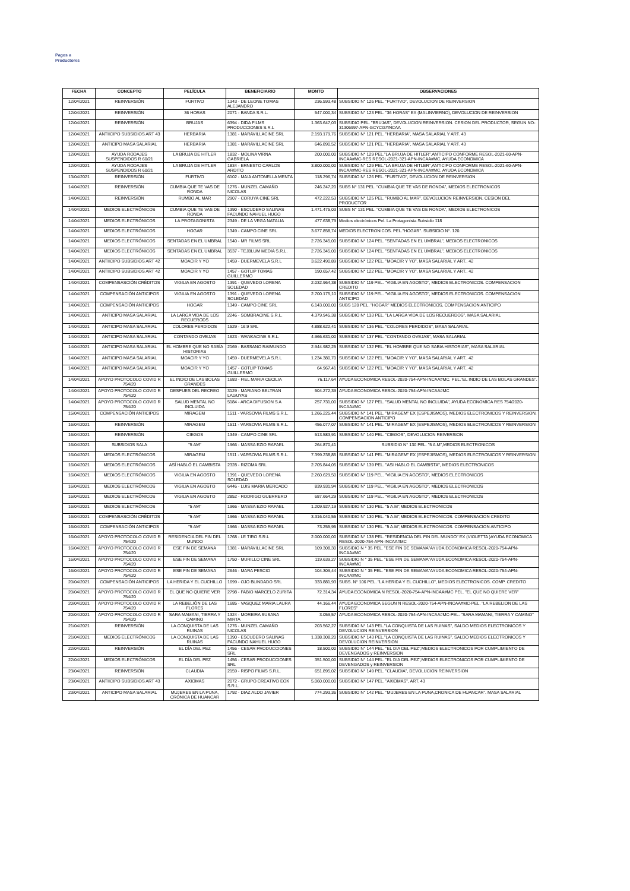Pagos a
Productores
| FECHA | CONCEPTO | PELÍCULA | BENEFICIARIO | MONTO | OBSERVACIONES |
| --- | --- | --- | --- | --- | --- |
| 12/04/2021 | REINVERSIÓN | FURTIVO | 1343 - DE LEONE TOMAS ALEJANDRO | 236.593,48 | SUBSIDIO N° 126 PEL. "FURTIVO", DEVOLUCION DE REINVERSION |
| 12/04/2021 | REINVERSIÓN | 36 HORAS | 2071 - BANDA S.R.L. | 547.000,34 | SUBSIDIO N° 123 PEL. "36 HORAS" EX (MALINVIERNO), DEVOLUCION DE REINVERSION |
| 12/04/2021 | REINVERSIÓN | BRUJAS | 6394 - DIDA FILMS PRODUCCIONES S.R.L | 1.363.647,03 | SUBSIDIO PEL. "BRUJAS", DEVOLUCION REINVERSION. CESION DEL PRODUCTOR, SEGUN NO-31306997-APN-GCYCG#INCAA |
| 12/04/2021 | ANTIICIPO SUBSIDIOS ART 43 | HERBARIA | 1381 - MARAVILLACINE SRL | 2.193.179,76 | SUBSIDIO N° 121 PEL. "HERBARIA", MASA SALARIAL Y ART. 43 |
| 12/04/2021 | ANTICIPO MASA SALARIAL | HERBARIA | 1381 - MARAVILLACINE SRL | 646.890,52 | SUBSIDIO N° 121 PEL. "HERBARIA", MASA SALARIAL Y ART. 43 |
| 12/04/2021 | AYUDA RODAJES SUSPENDIDOS R 60/21 | LA BRUJA DE HITLER | 1832 - MOLINA VIRNA GABRIELA | 200.000,00 | SUBSIDIO N° 129 PEL."LA BRUJA DE HITLER",ANTICIPO CONFORME RESOL-2021-60-APN-INCAA#MC-RES RESOL-2021-321-APN-INCAA#MC, AYUDA ECONOMICA |
| 12/04/2021 | AYUDA RODAJES SUSPENDIDOS R 60/21 | LA BRUJA DE HITLER | 1834 - ERNESTO CARLOS ARDITO | 3.800.000,00 | SUBSIDIO N° 129 PEL."LA BRUJA DE HITLER",ANTICIPO CONFORME RESOL-2021-60-APN-INCAA#MC-RES RESOL-2021-321-APN-INCAA#MC, AYUDA ECONOMICA |
| 13/04/2021 | REINVERSIÓN | FURTIVO | 6102 - MAIA ANTONELLA MENTA | 118.296,74 | SUBSIDIO N° 126 PEL. "FURTIVO", DEVOLUCION DE REINVERSION |
| 14/04/2021 | REINVERSIÓN | CUMBIA QUE TE VAS DE RONDA | 1276 - MUNZEL CAMAÑO NICOLAS | 246.247,20 | SUBS N° 131 PEL. "CUMBIA QUE TE VAS DE RONDA", MEDIOS ELECTRONICOS |
| 14/04/2021 | REINVERSIÓN | RUMBO AL MAR | 2907 - CORUYA CINE SRL | 472.222,53 | SUBSIDIO N° 125 PEL. "RUMBO AL MAR", DEVOLUCION REINVERSION, CESION DEL PRODUCTOR |
| 14/04/2021 | MEDIOS ELECTRÓNICOS | CUMBIA QUE TE VAS DE RONDA | 1390 - ESCUDERO SALINAS FACUNDO NAHUEL HUGO | 1.471.475,03 | SUBS N° 131 PEL. "CUMBIA QUE TE VAS DE RONDA", MEDIOS ELECTRONICOS |
| 14/04/2021 | MEDIOS ELECTRÓNICOS | LA PROTAGONISTA | 2349 - DE LA VEGA NATALIA | 477.638,79 | Medios electrónicos Pel. La Protagonista Subsidio 118 |
| 14/04/2021 | MEDIOS ELECTRÓNICOS | HOGAR | 1349 - CAMPO CINE SRL | 3.677.858,74 | MEDIOS ELECTRONICOS. PEL."HOGAR". SUBSIDIO N°. 120. |
| 14/04/2021 | MEDIOS ELECTRÓNICOS | SENTADAS EN EL UMBRAL | 1540 - MR FILMS SRL | 2.726.345,00 | SUBSIDIO N° 124 PEL. "SENTADAS EN EL UMBRAL", MEDIOS ELECTRONICOS |
| 14/04/2021 | MEDIOS ELECTRÓNICOS | SENTADAS EN EL UMBRAL | 3537 - TEJBLUM MEDIA S.R.L. | 2.726.345,00 | SUBSIDIO N° 124 PEL. "SENTADAS EN EL UMBRAL", MEDIOS ELECTRONICOS |
| 14/04/2021 | ANTIICIPO SUBSIDIOS ART 42 | MOACIR Y YO | 1459 - DUERMEVELA S.R.L | 3.622.490,89 | SUBSIDIO N° 122 PEL. "MOACIR Y YO", MASA SALARIAL Y ART.. 42 |
| 14/04/2021 | ANTIICIPO SUBSIDIOS ART 42 | MOACIR Y YO | 1457 - GOTLIP TOMAS GUILLERMO | 190.657,42 | SUBSIDIO N° 122 PEL. "MOACIR Y YO", MASA SALARIAL Y ART.. 42 |
| 14/04/2021 | COMPENSASCIÓN CRÉDITOS | VIGILIA EN AGOSTO | 1391 - QUEVEDO LORENA SOLEDAD | 2.032.964,38 | SUBSIDIO N° 119 PEL. "VIGILIA EN AGOSTO", MEDIOS ELECTRONICOS. COMPENSACION CREDITO |
| 14/04/2021 | COMPENSACIÓN ANTICIPOS | VIGILIA EN AGOSTO | 1391 - QUEVEDO LORENA SOLEDAD | 2.700.175,10 | SUBSIDIO N° 119 PEL. "VIGILIA EN AGOSTO", MEDIOS ELECTRONICOS. COMPENSACION ANTICIPO |
| 14/04/2021 | COMPENSACIÓN ANTICIPOS | HOGAR | 1349 - CAMPO CINE SRL | 6.143.000,00 | SUBS 120 PEL. "HOGAR" MEDIOS ELECTRONICOS, COMPENSACION ANTICIPO |
| 14/04/2021 | ANTICIPO MASA SALARIAL | LA LARGA VIDA DE LOS RECUERODS | 2246 - SOMBRACINE S.R.L. | 4.379.945,38 | SUBSIDIO N° 133 PEL. "LA LARGA VIDA DE LOS RECUERDOS", MASA SALARIAL |
| 14/04/2021 | ANTICIPO MASA SALARIAL | COLORES PERDIDOS | 1529 - 16:9 SRL | 4.888.622,41 | SUBSIDIO N° 136 PEL. "COLORES PERDIDOS", MASA SALARIAL |
| 14/04/2021 | ANTICIPO MASA SALARIAL | CONTANDO OVEJAS | 1623 - WANKACINE S.R.L. | 4.966.631,00 | SUBSIDIO N° 137 PEL. "CONTANDO OVEJAS", MASA SALARIAL |
| 14/04/2021 | ANTICIPO MASA SALARIAL | EL HOMBRE QUE NO SABÍA HISTORIAS | 2169 - BASSANO RAIMUNDO | 2.944.982,25 | SUBSIDIO N° 132 PEL. "EL HOMBRE QUE NO SABIA HISTORIAS", MASA SALARIAL |
| 14/04/2021 | ANTICIPO MASA SALARIAL | MOACIR Y YO | 1459 - DUERMEVELA S.R.L | 1.234.380,70 | SUBSIDIO N° 122 PEL. "MOACIR Y YO", MASA SALARIAL Y ART.. 42 |
| 14/04/2021 | ANTICIPO MASA SALARIAL | MOACIR Y YO | 1457 - GOTLIP TOMAS GUILLERMO | 64.967,41 | SUBSIDIO N° 122 PEL. "MOACIR Y YO", MASA SALARIAL Y ART.. 42 |
| 14/04/2021 | APOYO PROTOCOLO COVID R 754/20 | EL INDIO DE LAS BOLAS GRANDES | 1683 - FIEL MARIA CECILIA | 76.117,64 | AYUDA ECONOMICA RESOL-2020-754-APN-INCAA#MC. PEL."EL INDIO DE LAS BOLAS GRANDES". |
| 14/04/2021 | APOYO PROTOCOLO COVID R 754/20 | DESPUES DEL RECREO | 3129 - MARIANO BELTRAN LAGUYAS | 504.272,39 | AYUDA ECONOMICA RESOL-2020-754-APN-INCAA#MC |
| 14/04/2021 | APOYO PROTOCOLO COVID R 754/20 | SALUD MENTAL NO INCLUIDA | 5184 - ARCA DIFUSION S A | 257.731,00 | SUBSIDIO N° 127 PEL. "SALUD MENTAL NO INCLUIDA", AYUDA ECONOMICA RES 754/2020-INCAA#MC |
| 15/04/2021 | COMPENSACIÓN ANTICIPOS | MIRAGEM | 1511 - VARSOVIA FILMS S.R.L. | 1.266.225,44 | SUBSIDIO N° 141 PEL. "MIRAGEM" EX (ESPEJISMOS), MEDIOS ELECTRONICOS Y REINVERSION. COMPENSACION ANTICIPO |
| 16/04/2021 | REINVERSIÓN | MIRAGEM | 1511 - VARSOVIA FILMS S.R.L. | 456.077,07 | SUBSIDIO N° 141 PEL. "MIRAGEM" EX (ESPEJISMOS), MEDIOS ELECTRONICOS Y REINVERSION |
| 16/04/2021 | REINVERSIÓN | CIEGOS | 1349 - CAMPO CINE SRL | 513.583,91 | SUBSIDIO N° 140 PEL. "CIEGOS", DEVOLUCION REIVERSION |
| 16/04/2021 | SUBSIDIOS SALA | "5 AM" | 1966 - MASSA EZIO RAFAEL | 264.870,41 | SUBSIDIO N° 130 PEL. "5 A.M",MEDIOS ELECTRONICOS |
| 16/04/2021 | MEDIOS ELECTRÓNICOS | MIRAGEM | 1511 - VARSOVIA FILMS S.R.L. | 7.399.238,85 | SUBSIDIO N° 141 PEL. "MIRAGEM" EX (ESPEJISMOS), MEDIOS ELECTRONICOS Y REINVERSION |
| 16/04/2021 | MEDIOS ELECTRÓNICOS | ASÍ HABLÓ EL CAMBISTA | 2328 - RIZOMA SRL | 2.705.844,05 | SUBSIDIO N° 139 PEL. "ASI HABLO EL CAMBISTA", MEDIOS ELECTRONICOS |
| 16/04/2021 | MEDIOS ELECTRÓNICOS | VIGILIA EN AGOSTO | 1391 - QUEVEDO LORENA SOLEDAD | 2.260.629,50 | SUBSIDIO N° 119 PEL. "VIGILIA EN AGOSTO", MEDIOS ELECTRONICOS |
| 16/04/2021 | MEDIOS ELECTRÓNICOS | VIGILIA EN AGOSTO | 6446 - LUIS MARIA MERCADO | 839.931,94 | SUBSIDIO N° 119 PEL. "VIGILIA EN AGOSTO", MEDIOS ELECTRONICOS |
| 16/04/2021 | MEDIOS ELECTRÓNICOS | VIGILIA EN AGOSTO | 2852 - RODRIGO GUERRERO | 687.664,29 | SUBSIDIO N° 119 PEL. "VIGILIA EN AGOSTO", MEDIOS ELECTRONICOS |
| 16/04/2021 | MEDIOS ELECTRÓNICOS | "5 AM" | 1966 - MASSA EZIO RAFAEL | 1.209.927,19 | SUBSIDIO N° 130 PEL. "5 A.M",MEDIOS ELECTRONICOS |
| 16/04/2021 | COMPENSASCIÓN CRÉDITOS | "5 AM" | 1966 - MASSA EZIO RAFAEL | 3.316.040,55 | SUBSIDIO N° 130 PEL. "5 A.M",MEDIOS ELECTRONICOS. COMPENSACION CREDITO |
| 16/04/2021 | COMPENSACIÓN ANTICIPOS | "5 AM" | 1966 - MASSA EZIO RAFAEL | 73.255,95 | SUBSIDIO N° 130 PEL. "5 A.M",MEDIOS ELECTRONICOS. COMPENSACION ANTICIPO |
| 16/04/2021 | APOYO PROTOCOLO COVID R 754/20 | RESIDENCIA DEL FIN DEL MUNDO | 1768 - LE TIRO S.R.L | 2.000.000,00 | SUBSIDIO N° 138 PEL. "RESIDENCIA DEL FIN DEL MUNDO" EX (VIOLETTA )AYUDA ECONOMICA RESOL-2020-754-APN-INCAA#MC |
| 16/04/2021 | APOYO PROTOCOLO COVID R 754/20 | ESE FIN DE SEMANA | 1381 - MARAVILLACINE SRL | 109.308,30 | SUBSIDIO N ° 35 PEL. "ESE FIN DE SEMANA"AYUDA ECONOMICA RESOL-2020-754-APN-INCAA#MC |
| 16/04/2021 | APOYO PROTOCOLO COVID R 754/20 | ESE FIN DE SEMANA | 1750 - MURILLO CINE SRL | 119.639,27 | SUBSIDIO N ° 35 PEL. "ESE FIN DE SEMANA"AYUDA ECONOMICA RESOL-2020-754-APN-INCAA#MC |
| 16/04/2021 | APOYO PROTOCOLO COVID R 754/20 | ESE FIN DE SEMANA | 2646 - MARA PESCIO | 104.309,44 | SUBSIDIO N ° 35 PEL. "ESE FIN DE SEMANA"AYUDA ECONOMICA RESOL-2020-754-APN-INCAA#MC |
| 20/04/2021 | COMPENSACIÓN ANTICIPOS | LA HERIDA Y EL CUCHILLO | 1699 - OJO BLINDADO SRL | 333.881,93 | SUBS. N° 106 PEL. "LA HERIDA Y EL CUCHILLO", MEDIOS ELECTRONICOS. COMP. CREDITO |
| 20/04/2021 | APOYO PROTOCOLO COVID R 754/20 | EL QUE NO QUIERE VER | 2798 - FABIO MARCELO ZURITA | 72.314,34 | AYUDA ECONOMICA N RESOL-2020-754-APN-INCAA#MC PEL. "EL QUE NO QUIERE VER" |
| 20/04/2021 | APOYO PROTOCOLO COVID R 754/20 | LA REBELIÓN DE LAS FLORES | 1685 - VASQUEZ MARIA LAURA | 44.166,44 | AYUDA ECONOMICA SEGUN N RESOL-2020-754-APN-INCAA#MC-PEL. "LA REBELION DE LAS FLORES" |
| 20/04/2021 | APOYO PROTOCOLO COVID R 754/20 | SARA MAMANI, TIERRA Y CAMINO | 1324 - MOREIRA SUSANA MIRTA | 3.059,57 | AYUDA ECONOMICA RESOL-2020-754-APN-INCAA#MC-PEL. "SARA MAMANI, TIERRA Y CAMINO" |
| 21/04/2021 | REINVERSIÓN | LA CONQUISTA DE LAS RUINAS | 1276 - MUNZEL CAMAÑO NICOLAS | 203.562,27 | SUBSIDIO N° 143 PEL."LA CONQUISTA DE LAS RUINAS", SALDO MEDIOS ELECTRONICOS Y DEVOLUCION REINVERSION |
| 21/04/2021 | MEDIOS ELECTRÓNICOS | LA CONQUISTA DE LAS RUINAS | 1390 - ESCUDERO SALINAS FACUNDO NAHUEL HUGO | 1.338.308,20 | SUBSIDIO N° 143 PEL."LA CONQUISTA DE LAS RUINAS", SALDO MEDIOS ELECTRONICOS Y DEVOLUCION REINVERSION |
| 22/04/2021 | REINVERSIÓN | EL DÍA DEL PEZ | 1456 - CESAR PRODUCCIONES SRL | 18.500,00 | SUBSIDIO N° 144 PEL. "EL DIA DEL PEZ",MEDIOS ELECTRONICOS POR CUMPLIMIENTO DE DEVENGADOS y REINVERSION |
| 22/04/2021 | MEDIOS ELECTRÓNICOS | EL DÍA DEL PEZ | 1456 - CESAR PRODUCCIONES SRL | 351.500,00 | SUBSIDIO N° 144 PEL. "EL DIA DEL PEZ",MEDIOS ELECTRONICOS POR CUMPLIMIENTO DE DEVENGADOS y REINVERSION |
| 23/04/2021 | REINVERSIÓN | CLAUDIA | 2159 - RISPO FILMS S.R.L. | 651.895,02 | SUBSIDIO N° 149 PEL. "CLAUDIA", DEVOLUCION REINVERSION |
| 23/04/2021 | ANTIICIPO SUBSIDIOS ART 43 | AXIOMAS | 2072 - GRUPO CREATIVO EOK S.R.L. | 5.060.000,00 | SUBSIDIO N° 147 PEL. "AXIOMAS", ART. 43 |
| 23/04/2021 | ANTICIPO MASA SALARIAL | MUJERES EN LA PUNA, CRÓNICA DE HUANCAR | 1792 - DIAZ ALDO JAVIER | 774.293,36 | SUBSIDIO N° 142 PEL. "MUJERES EN LA PUNA,CRONICA DE HUANCAR". MASA SALARIAL |